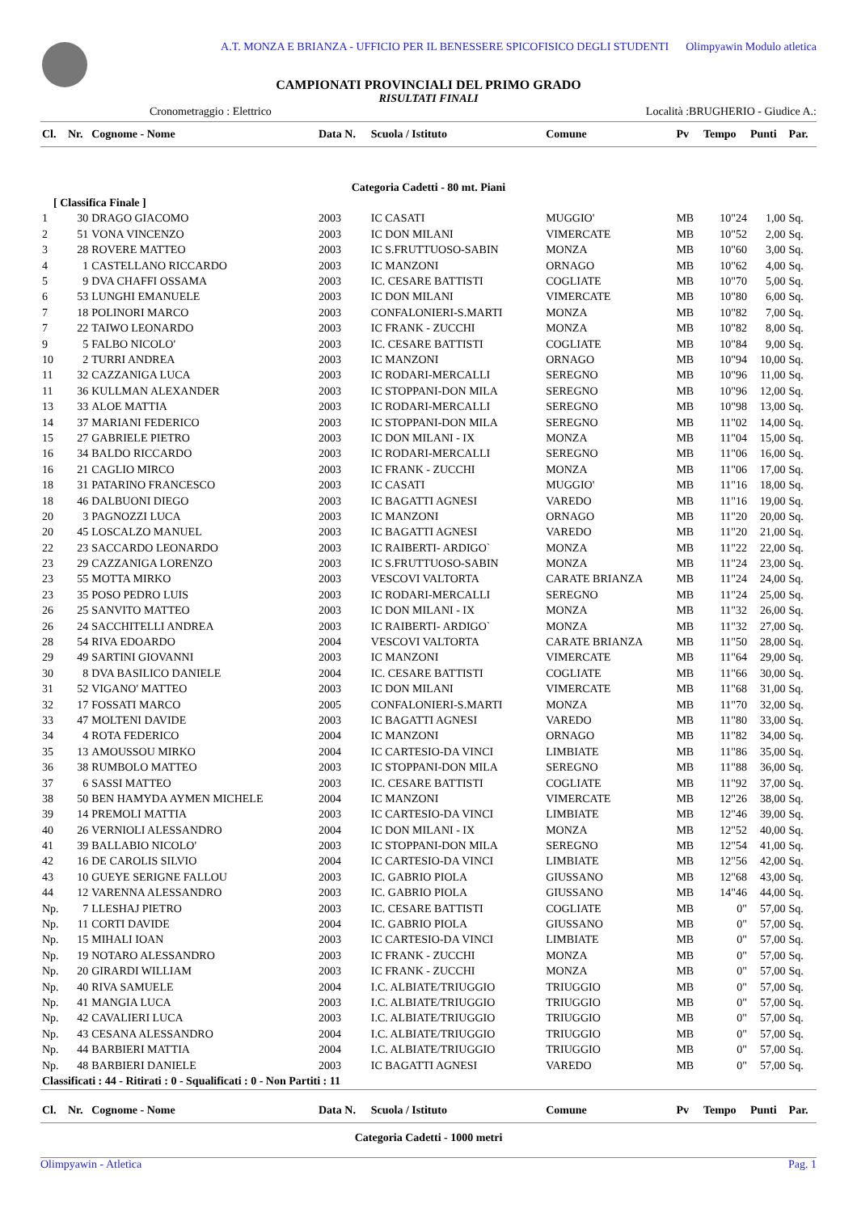A.T. MONZA E BRIANZA - UFFICIO PER IL BENESSERE SPICOFISICO DEGLI STUDENTI Olimpyawin Modulo atletica
CAMPIONATI PROVINCIALI DEL PRIMO GRADO
RISULTATI FINALI
Cronometraggio : Elettrico Località :BRUGHERIO - Giudice A.:
| Cl. | Nr. | Cognome - Nome | Data N. | Scuola / Istituto | Comune | Pv | Tempo | Punti | Par. |
| --- | --- | --- | --- | --- | --- | --- | --- | --- | --- |
| Categoria Cadetti - 80 mt. Piani | | | | | | | | | |
| [ Classifica Finale ] | | | | | | | | | |
| 1 | 30 | DRAGO GIACOMO | 2003 | IC CASATI | MUGGIO' | MB | 10"24 | 1,00 | Sq. |
| 2 | 51 | VONA VINCENZO | 2003 | IC DON MILANI | VIMERCATE | MB | 10"52 | 2,00 | Sq. |
| 3 | 28 | ROVERE MATTEO | 2003 | IC S.FRUTTUOSO-SABIN | MONZA | MB | 10"60 | 3,00 | Sq. |
| 4 | 1 | CASTELLANO RICCARDO | 2003 | IC MANZONI | ORNAGO | MB | 10"62 | 4,00 | Sq. |
| 5 | 9 | DVA CHAFFI OSSAMA | 2003 | IC. CESARE BATTISTI | COGLIATE | MB | 10"70 | 5,00 | Sq. |
| 6 | 53 | LUNGHI EMANUELE | 2003 | IC DON MILANI | VIMERCATE | MB | 10"80 | 6,00 | Sq. |
| 7 | 18 | POLINORI MARCO | 2003 | CONFALONIERI-S.MARTI | MONZA | MB | 10"82 | 7,00 | Sq. |
| 7 | 22 | TAIWO LEONARDO | 2003 | IC FRANK - ZUCCHI | MONZA | MB | 10"82 | 8,00 | Sq. |
| 9 | 5 | FALBO NICOLO' | 2003 | IC. CESARE BATTISTI | COGLIATE | MB | 10"84 | 9,00 | Sq. |
| 10 | 2 | TURRI ANDREA | 2003 | IC MANZONI | ORNAGO | MB | 10"94 | 10,00 | Sq. |
| 11 | 32 | CAZZANIGA LUCA | 2003 | IC RODARI-MERCALLI | SEREGNO | MB | 10"96 | 11,00 | Sq. |
| 11 | 36 | KULLMAN ALEXANDER | 2003 | IC STOPPANI-DON MILA | SEREGNO | MB | 10"96 | 12,00 | Sq. |
| 13 | 33 | ALOE MATTIA | 2003 | IC RODARI-MERCALLI | SEREGNO | MB | 10"98 | 13,00 | Sq. |
| 14 | 37 | MARIANI FEDERICO | 2003 | IC STOPPANI-DON MILA | SEREGNO | MB | 11"02 | 14,00 | Sq. |
| 15 | 27 | GABRIELE PIETRO | 2003 | IC DON MILANI - IX | MONZA | MB | 11"04 | 15,00 | Sq. |
| 16 | 34 | BALDO RICCARDO | 2003 | IC RODARI-MERCALLI | SEREGNO | MB | 11"06 | 16,00 | Sq. |
| 16 | 21 | CAGLIO MIRCO | 2003 | IC FRANK - ZUCCHI | MONZA | MB | 11"06 | 17,00 | Sq. |
| 18 | 31 | PATARINO FRANCESCO | 2003 | IC CASATI | MUGGIO' | MB | 11"16 | 18,00 | Sq. |
| 18 | 46 | DALBUONI DIEGO | 2003 | IC BAGATTI AGNESI | VAREDO | MB | 11"16 | 19,00 | Sq. |
| 20 | 3 | PAGNOZZI LUCA | 2003 | IC MANZONI | ORNAGO | MB | 11"20 | 20,00 | Sq. |
| 20 | 45 | LOSCALZO MANUEL | 2003 | IC BAGATTI AGNESI | VAREDO | MB | 11"20 | 21,00 | Sq. |
| 22 | 23 | SACCARDO LEONARDO | 2003 | IC RAIBERTI- ARDIGO` | MONZA | MB | 11"22 | 22,00 | Sq. |
| 23 | 29 | CAZZANIGA LORENZO | 2003 | IC S.FRUTTUOSO-SABIN | MONZA | MB | 11"24 | 23,00 | Sq. |
| 23 | 55 | MOTTA MIRKO | 2003 | VESCOVI VALTORTA | CARATE BRIANZA | MB | 11"24 | 24,00 | Sq. |
| 23 | 35 | POSO PEDRO LUIS | 2003 | IC RODARI-MERCALLI | SEREGNO | MB | 11"24 | 25,00 | Sq. |
| 26 | 25 | SANVITO MATTEO | 2003 | IC DON MILANI - IX | MONZA | MB | 11"32 | 26,00 | Sq. |
| 26 | 24 | SACCHITELLI ANDREA | 2003 | IC RAIBERTI- ARDIGO` | MONZA | MB | 11"32 | 27,00 | Sq. |
| 28 | 54 | RIVA EDOARDO | 2004 | VESCOVI VALTORTA | CARATE BRIANZA | MB | 11"50 | 28,00 | Sq. |
| 29 | 49 | SARTINI GIOVANNI | 2003 | IC MANZONI | VIMERCATE | MB | 11"64 | 29,00 | Sq. |
| 30 | 8 | DVA BASILICO DANIELE | 2004 | IC. CESARE BATTISTI | COGLIATE | MB | 11"66 | 30,00 | Sq. |
| 31 | 52 | VIGANO' MATTEO | 2003 | IC DON MILANI | VIMERCATE | MB | 11"68 | 31,00 | Sq. |
| 32 | 17 | FOSSATI MARCO | 2005 | CONFALONIERI-S.MARTI | MONZA | MB | 11"70 | 32,00 | Sq. |
| 33 | 47 | MOLTENI DAVIDE | 2003 | IC BAGATTI AGNESI | VAREDO | MB | 11"80 | 33,00 | Sq. |
| 34 | 4 | ROTA FEDERICO | 2004 | IC MANZONI | ORNAGO | MB | 11"82 | 34,00 | Sq. |
| 35 | 13 | AMOUSSOU MIRKO | 2004 | IC CARTESIO-DA VINCI | LIMBIATE | MB | 11"86 | 35,00 | Sq. |
| 36 | 38 | RUMBOLO MATTEO | 2003 | IC STOPPANI-DON MILA | SEREGNO | MB | 11"88 | 36,00 | Sq. |
| 37 | 6 | SASSI MATTEO | 2003 | IC. CESARE BATTISTI | COGLIATE | MB | 11"92 | 37,00 | Sq. |
| 38 | 50 | BEN HAMYDA AYMEN MICHELE | 2004 | IC MANZONI | VIMERCATE | MB | 12"26 | 38,00 | Sq. |
| 39 | 14 | PREMOLI MATTIA | 2003 | IC CARTESIO-DA VINCI | LIMBIATE | MB | 12"46 | 39,00 | Sq. |
| 40 | 26 | VERNIOLI ALESSANDRO | 2004 | IC DON MILANI - IX | MONZA | MB | 12"52 | 40,00 | Sq. |
| 41 | 39 | BALLABIO NICOLO' | 2003 | IC STOPPANI-DON MILA | SEREGNO | MB | 12"54 | 41,00 | Sq. |
| 42 | 16 | DE CAROLIS SILVIO | 2004 | IC CARTESIO-DA VINCI | LIMBIATE | MB | 12"56 | 42,00 | Sq. |
| 43 | 10 | GUEYE SERIGNE FALLOU | 2003 | IC. GABRIO PIOLA | GIUSSANO | MB | 12"68 | 43,00 | Sq. |
| 44 | 12 | VARENNA ALESSANDRO | 2003 | IC. GABRIO PIOLA | GIUSSANO | MB | 14"46 | 44,00 | Sq. |
| Np. | 7 | LLESHAJ PIETRO | 2003 | IC. CESARE BATTISTI | COGLIATE | MB | 0" | 57,00 | Sq. |
| Np. | 11 | CORTI DAVIDE | 2004 | IC. GABRIO PIOLA | GIUSSANO | MB | 0" | 57,00 | Sq. |
| Np. | 15 | MIHALI IOAN | 2003 | IC CARTESIO-DA VINCI | LIMBIATE | MB | 0" | 57,00 | Sq. |
| Np. | 19 | NOTARO ALESSANDRO | 2003 | IC FRANK - ZUCCHI | MONZA | MB | 0" | 57,00 | Sq. |
| Np. | 20 | GIRARDI WILLIAM | 2003 | IC FRANK - ZUCCHI | MONZA | MB | 0" | 57,00 | Sq. |
| Np. | 40 | RIVA SAMUELE | 2004 | I.C. ALBIATE/TRIUGGIO | TRIUGGIO | MB | 0" | 57,00 | Sq. |
| Np. | 41 | MANGIA LUCA | 2003 | I.C. ALBIATE/TRIUGGIO | TRIUGGIO | MB | 0" | 57,00 | Sq. |
| Np. | 42 | CAVALIERI LUCA | 2003 | I.C. ALBIATE/TRIUGGIO | TRIUGGIO | MB | 0" | 57,00 | Sq. |
| Np. | 43 | CESANA ALESSANDRO | 2004 | I.C. ALBIATE/TRIUGGIO | TRIUGGIO | MB | 0" | 57,00 | Sq. |
| Np. | 44 | BARBIERI MATTIA | 2004 | I.C. ALBIATE/TRIUGGIO | TRIUGGIO | MB | 0" | 57,00 | Sq. |
| Np. | 48 | BARBIERI DANIELE | 2003 | IC BAGATTI AGNESI | VAREDO | MB | 0" | 57,00 | Sq. |
| Classificati : 44 - Ritirati : 0 - Squalificati : 0 - Non Partiti : 11 | | | | | | | | | |
| Cl. | Nr. | Cognome - Nome | Data N. | Scuola / Istituto | Comune | Pv | Tempo | Punti | Par. |
| Categoria Cadetti - 1000 metri | | | | | | | | | |
Olimpyawin - Atletica Pag. 1